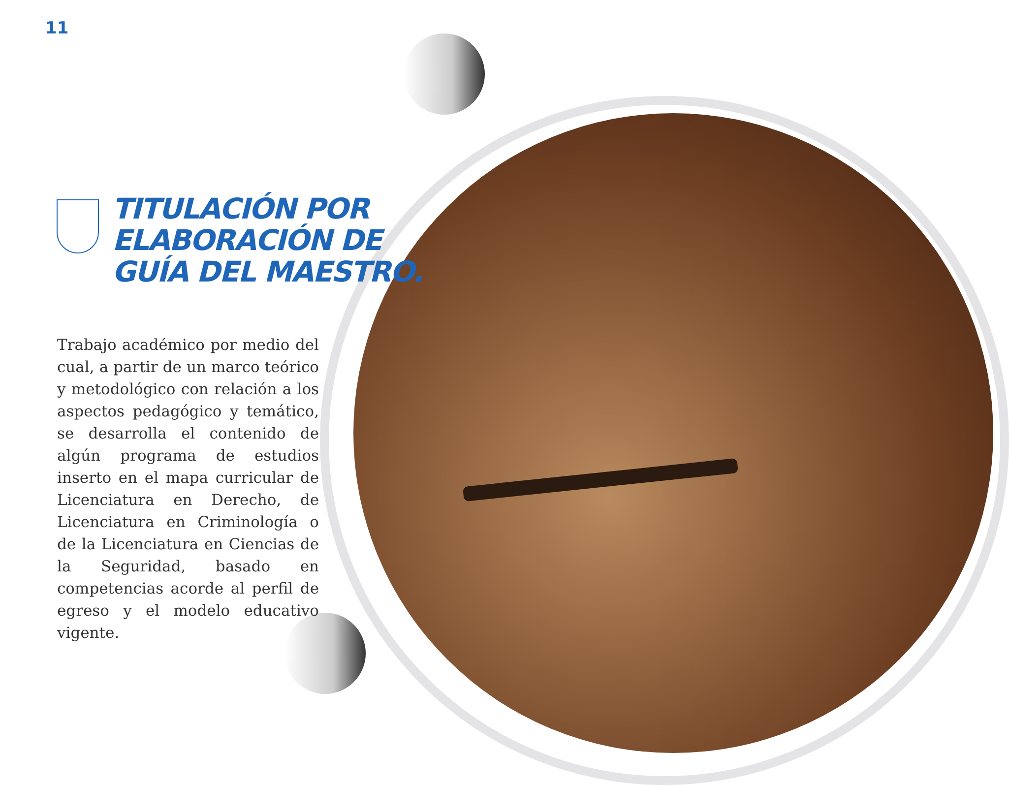11
TITULACIÓN POR
ELABORACIÓN DE
GUÍA DEL MAESTRO.
Trabajo académico por medio del cual, a partir de un marco teórico y metodológico con relación a los aspectos pedagógico y temático, se desarrolla el contenido de algún programa de estudios inserto en el mapa curricular de Licenciatura en Derecho, de Licenciatura en Criminología o de la Licenciatura en Ciencias de la Seguridad, basado en competencias acorde al perfil de egreso y el modelo educativo vigente.